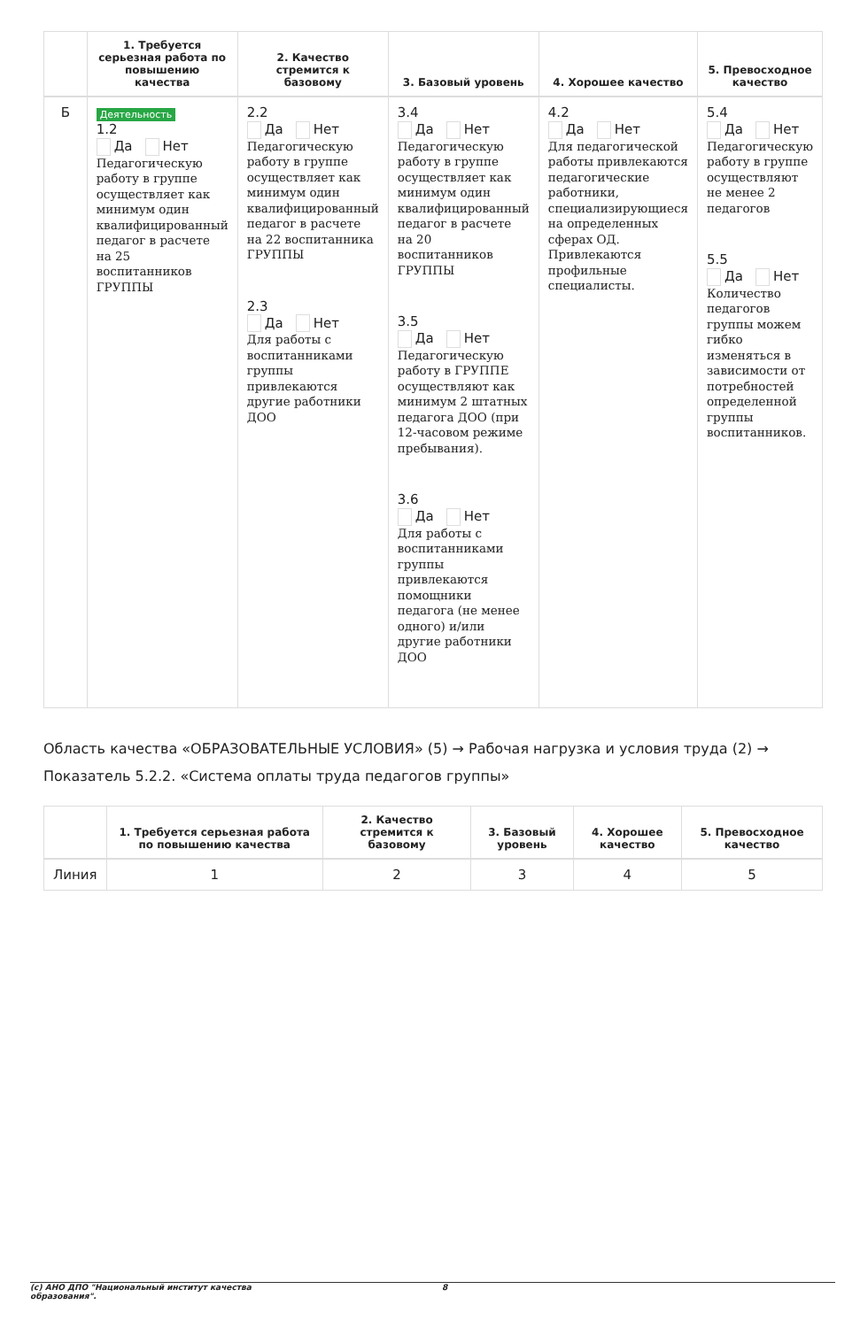| | 1. Требуется серьезная работа по повышению качества | 2. Качество стремится к базовому | 3. Базовый уровень | 4. Хорошее качество | 5. Превосходное качество |
| --- | --- | --- | --- | --- | --- |
| Б | Деятельность 1.2 Да Нет Педагогическую работу в группе осуществляет как минимум один квалифицированный педагог в расчете на 25 воспитанников ГРУППЫ | 2.2 Да Нет Педагогическую работу в группе осуществляет как минимум один квалифицированный педагог в расчете на 22 воспитанника ГРУППЫ 2.3 Да Нет Для работы с воспитанниками группы привлекаются другие работники ДОО | 3.4 Да Нет Педагогическую работу в группе осуществляет как минимум один квалифицированный педагог в расчете на 20 воспитанников ГРУППЫ 3.5 Да Нет Педагогическую работу в ГРУППЕ осуществляют как минимум 2 штатных педагога ДОО (при 12-часовом режиме пребывания). 3.6 Да Нет Для работы с воспитанниками группы привлекаются помощники педагога (не менее одного) и/или другие работники ДОО | 4.2 Да Нет Для педагогической работы привлекаются педагогические работники, специализирующиеся на определенных сферах ОД. Привлекаются профильные специалисты. | 5.4 Да Нет Педагогическую работу в группе осуществляют не менее 2 педагогов 5.5 Да Нет Количество педагогов группы можем гибко изменяться в зависимости от потребностей определенной группы воспитанников. |
Область качества «ОБРАЗОВАТЕЛЬНЫЕ УСЛОВИЯ» (5) → Рабочая нагрузка и условия труда (2) → Показатель 5.2.2. «Система оплаты труда педагогов группы»
| | 1. Требуется серьезная работа по повышению качества | 2. Качество стремится к базовому | 3. Базовый уровень | 4. Хорошее качество | 5. Превосходное качество |
| --- | --- | --- | --- | --- | --- |
| Линия | 1 | 2 | 3 | 4 | 5 |
(c) АНО ДПО "Национальный институт качества образования". 8